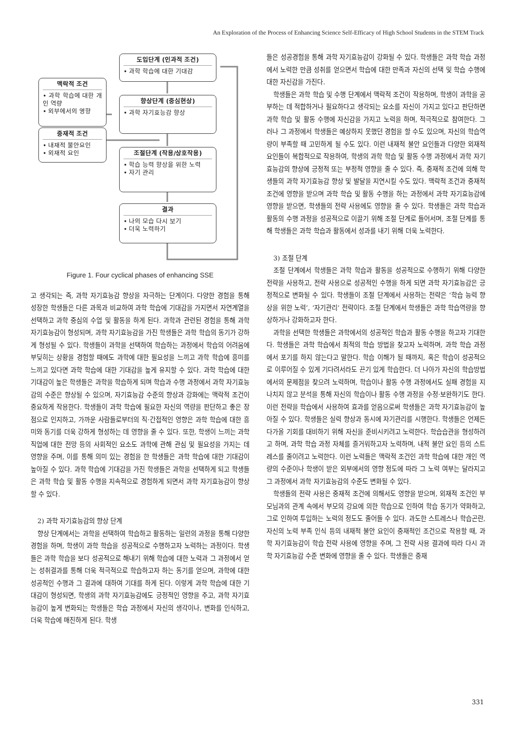An Exploration of the Process of Enhancing Science Self-Efficacy of High School Students in the STEM Track
도입단계 (인과적 조건)
• 과학 학습에 대한 기대감
맥락적 조건
• 과학 학습에 대한 개인 역량
• 외부에서의 영향
향상단계 (중심현상)
• 과학 자기효능감 향상
중재적 조건
• 내재적 불안요인
• 외재적 요인
조절단계 (작용/상호작용)
• 학습 능력 향상을 위한 노력
• 자기 관리
결과
• 나의 모습 다시 보기
• 더욱 노력하기
Figure 1. Four cyclical phases of enhancing SSE
고 생각되는 즉, 과학 자기효능감 향상을 자극하는 단계이다. 다양한 경험을 통해 성장한 학생들은 다른 과목과 비교하여 과학 학습에 기대감을 가지면서 자연계열을 선택하고 과학 중심의 수업 및 활동을 하게 된다. 과학과 관련된 경험을 통해 과학 자기효능감이 형성되며, 과학 자기효능감을 가진 학생들은 과학 학습의 동기가 강하게 형성될 수 있다. 학생들이 과학을 선택하여 학습하는 과정에서 학습의 어려움에 부딪히는 상황을 경험할 때에도 과학에 대한 필요성을 느끼고 과학 학습에 흥미를 느끼고 있다면 과학 학습에 대한 기대감을 높게 유지할 수 있다. 과학 학습에 대한 기대감이 높은 학생들은 과학을 학습하게 되며 학습과 수행 과정에서 과학 자기효능감의 수준은 향상될 수 있으며, 자기효능감 수준의 향상과 강화에는 맥락적 조건이 중요하게 작용한다. 학생들이 과학 학습에 필요한 자신의 역량을 판단하고 좋은 장점으로 인지하고, 가까운 사람들로부터의 직·간접적인 영향은 과학 학습에 대한 흥미와 동기를 더욱 강하게 형성하는 데 영향을 줄 수 있다. 또한, 학생이 느끼는 과학 직업에 대한 전망 등의 사회적인 요소도 과학에 관해 관심 및 필요성을 가지는 데 영향을 주며, 이를 통해 의미 있는 경험을 한 학생들은 과학 학습에 대한 기대감이 높아질 수 있다. 과학 학습에 기대감을 가진 학생들은 과학을 선택하게 되고 학생들은 과학 학습 및 활동 수행을 지속적으로 경험하게 되면서 과학 자기효능감이 향상할 수 있다.
2) 과학 자기효능감의 향상 단계
향상 단계에서는 과학을 선택하여 학습하고 활동하는 일련의 과정을 통해 다양한 경험을 하며, 학생이 과학 학습을 성공적으로 수행하고자 노력하는 과정이다. 학생들은 과학 학습을 보다 성공적으로 해내기 위해 학습에 대한 노력과 그 과정에서 얻는 성취결과를 통해 더욱 적극적으로 학습하고자 하는 동기를 얻으며, 과학에 대한 성공적인 수행과 그 결과에 대하여 기대를 하게 된다. 이렇게 과학 학습에 대한 기대감이 형성되면, 학생의 과학 자기효능감에도 긍정적인 영향을 주고, 과학 자기효능감이 높게 변화되는 학생들은 학습 과정에서 자신의 생각이나, 변화를 인식하고, 더욱 학습에 매진하게 된다. 학생
들은 성공경험을 통해 과학 자기효능감이 강화될 수 있다. 학생들은 과학 학습 과정에서 노력한 만큼 성취를 얻으면서 학습에 대한 만족과 자신의 선택 및 학습 수행에 대한 자신감을 가진다.
학생들은 과학 학습 및 수행 단계에서 맥락적 조건이 작용하며, 학생이 과학을 공부하는 데 적합하거나 필요하다고 생각되는 요소를 자신이 가지고 있다고 판단하면 과학 학습 및 활동 수행에 자신감을 가지고 노력을 하며, 적극적으로 참여한다. 그러나 그 과정에서 학생들은 예상하지 못했던 경험을 할 수도 있으며, 자신의 학습역량이 부족할 때 고민하게 될 수도 있다. 이런 내재적 불안 요인들과 다양한 외재적 요인들이 복합적으로 작용하여, 학생의 과학 학습 및 활동 수행 과정에서 과학 자기효능감의 향상에 긍정적 또는 부정적 영향을 줄 수 있다. 즉, 중재적 조건에 의해 학생들의 과학 자기효능감 향상 및 발달을 지연시킬 수도 있다. 맥락적 조건과 중재적 조건에 영향을 받으며 과학 학습 및 활동 수행을 하는 과정에서 과학 자기효능감에 영향을 받으면, 학생들의 전략 사용에도 영향을 줄 수 있다. 학생들은 과학 학습과 활동의 수행 과정을 성공적으로 이끌기 위해 조절 단계로 들어서며, 조절 단계를 통해 학생들은 과학 학습과 활동에서 성과를 내기 위해 더욱 노력한다.
3) 조절 단계
조절 단계에서 학생들은 과학 학습과 활동을 성공적으로 수행하기 위해 다양한 전략을 사용하고, 전략 사용으로 성공적인 수행을 하게 되면 과학 자기효능감은 긍정적으로 변화될 수 있다. 학생들이 조절 단계에서 사용하는 전략은 ‘학습 능력 향상을 위한 노력’, ‘자기관리’ 전략이다. 조절 단계에서 학생들은 과학 학습역량을 향상하거나 강화하고자 한다.
과학을 선택한 학생들은 과학에서의 성공적인 학습과 활동 수행을 하고자 기대한다. 학생들은 과학 학습에서 최적의 학습 방법을 찾고자 노력하며, 과학 학습 과정에서 포기를 하지 않는다고 말한다. 학습 이해가 될 때까지, 혹은 학습이 성공적으로 이루어질 수 있게 기다려서라도 끈기 있게 학습한다. 더 나아가 자신의 학습방법에서의 문제점을 찾으려 노력하며, 학습이나 활동 수행 과정에서도 실패 경험을 지나치지 않고 분석을 통해 자신의 학습이나 활동 수행 과정을 수정·보완하기도 한다. 이런 전략을 학습에서 사용하여 효과를 얻음으로써 학생들은 과학 자기효능감이 높아질 수 있다. 학생들은 실력 향상과 동시에 자기관리를 시행한다. 학생들은 언제든 다가올 기회를 대비하기 위해 자신을 준비시키려고 노력한다. 학습습관을 형성하려고 하며, 과학 학습 과정 자체를 즐거워하고자 노력하며, 내적 불안 요인 등의 스트레스를 줄이려고 노력한다. 이런 노력들은 맥락적 조건인 과학 학습에 대한 개인 역량의 수준이나 학생이 받은 외부에서의 영향 정도에 따라 그 노력 여부는 달라지고 그 과정에서 과학 자기효능감의 수준도 변화될 수 있다.
학생들의 전략 사용은 중재적 조건에 의해서도 영향을 받으며, 외재적 조건인 부모님과의 관계 속에서 부모의 강요에 의한 학습으로 인하여 학습 동기가 약화하고, 그로 인하여 투입하는 노력의 정도도 줄어들 수 있다. 과도한 스트레스나 학습곤란, 자신의 노력 부족 인식 등의 내재적 불안 요인이 중재적인 조건으로 작용할 때, 과학 자기효능감이 학습 전략 사용에 영향을 주며, 그 전략 사용 결과에 따라 다시 과학 자기효능감 수준 변화에 영향을 줄 수 있다. 학생들은 중재
331